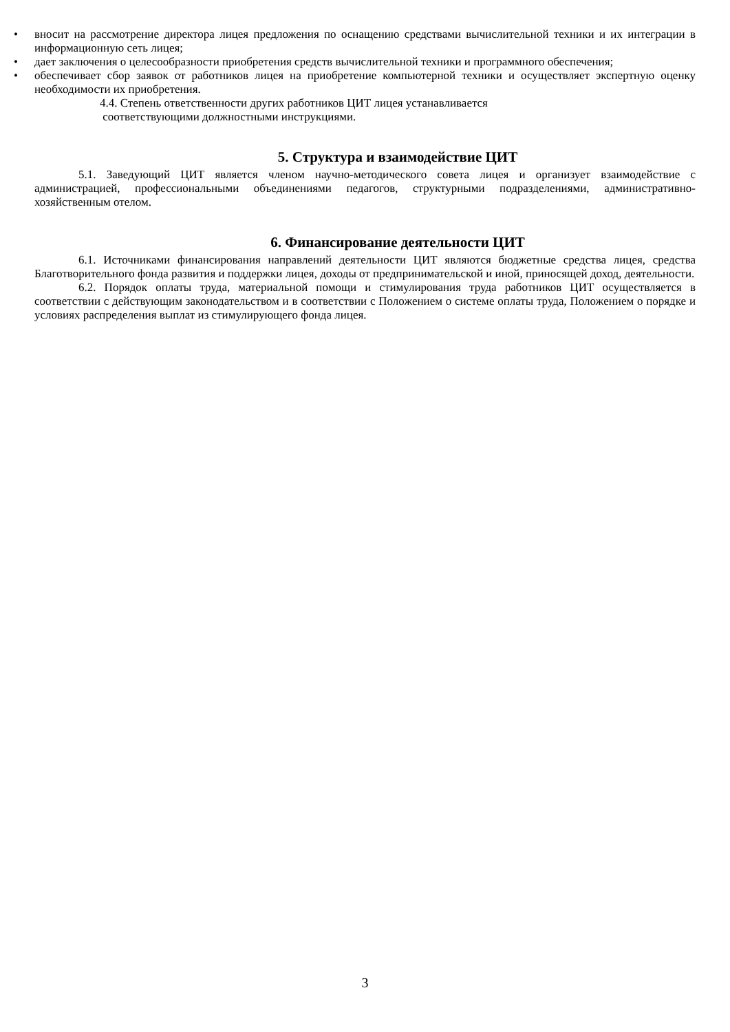• вносит на рассмотрение директора лицея предложения по оснащению средствами вычислительной техники и их интеграции в информационную сеть лицея;
• дает заключения о целесообразности приобретения средств вычислительной техники и программного обеспечения;
• обеспечивает сбор заявок от работников лицея на приобретение компьютерной техники и осуществляет экспертную оценку необходимости их приобретения.
4.4. Степень ответственности других работников ЦИТ лицея устанавливается
соответствующими должностными инструкциями.
5. Структура и взаимодействие ЦИТ
5.1. Заведующий ЦИТ является членом научно-методического совета лицея и организует взаимодействие с администрацией, профессиональными объединениями педагогов, структурными подразделениями, административно-хозяйственным отелом.
6. Финансирование деятельности ЦИТ
6.1. Источниками финансирования направлений деятельности ЦИТ являются бюджетные средства лицея, средства Благотворительного фонда развития и поддержки лицея, доходы от предпринимательской и иной, приносящей доход, деятельности.
6.2. Порядок оплаты труда, материальной помощи и стимулирования труда работников ЦИТ осуществляется в соответствии с действующим законодательством и в соответствии с Положением о системе оплаты труда, Положением о порядке и условиях распределения выплат из стимулирующего фонда лицея.
3